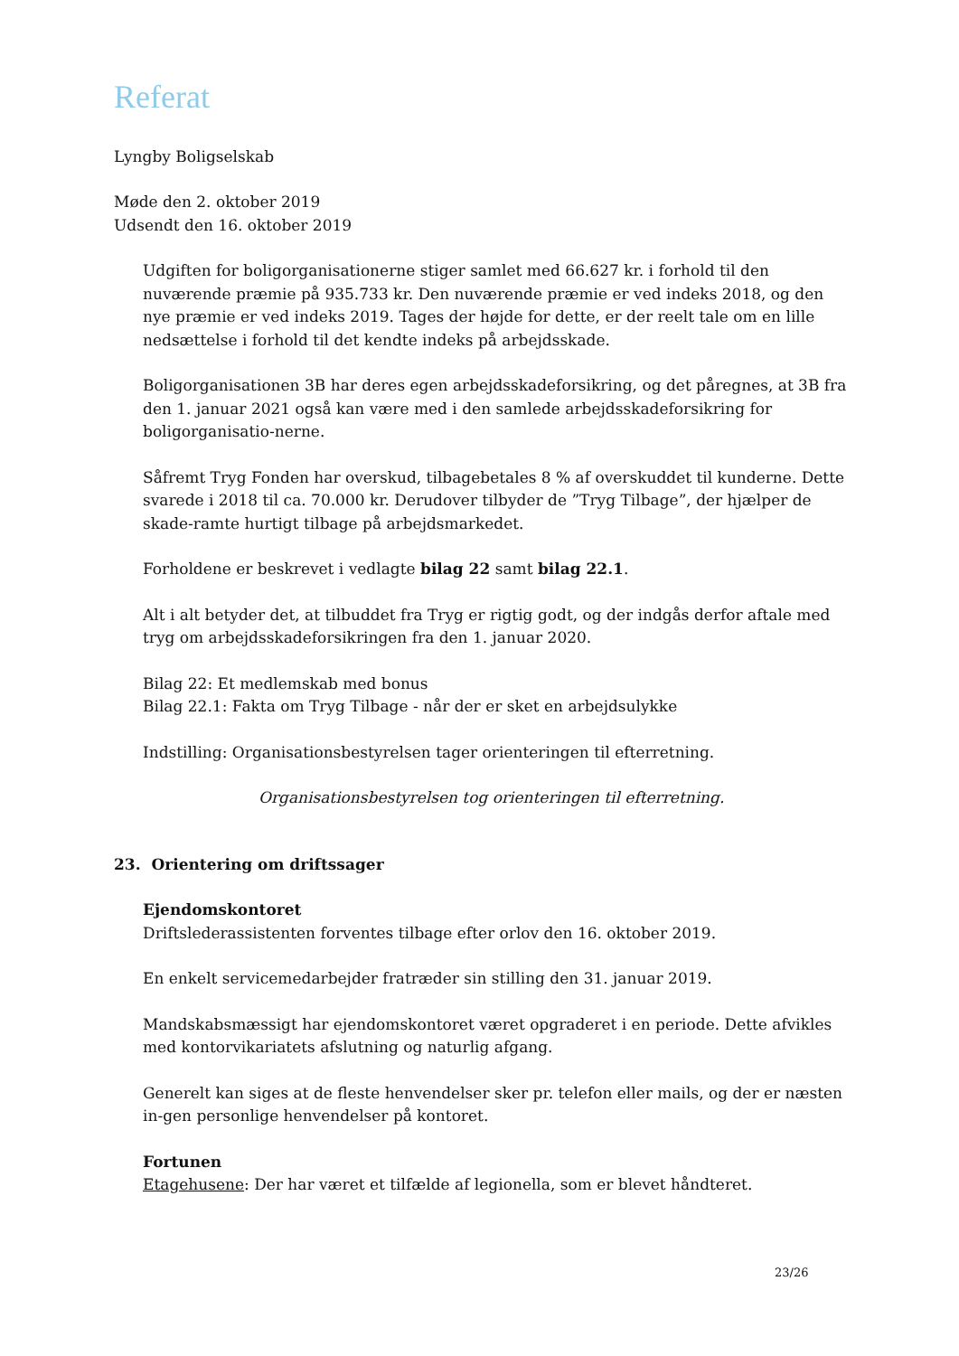Referat
Lyngby Boligselskab
Møde den 2. oktober 2019
Udsendt den 16. oktober 2019
Udgiften for boligorganisationerne stiger samlet med 66.627 kr. i forhold til den nuværende præmie på 935.733 kr. Den nuværende præmie er ved indeks 2018, og den nye præmie er ved indeks 2019. Tages der højde for dette, er der reelt tale om en lille nedsættelse i forhold til det kendte indeks på arbejdsskade.
Boligorganisationen 3B har deres egen arbejdsskadeforsikring, og det påregnes, at 3B fra den 1. januar 2021 også kan være med i den samlede arbejdsskadeforsikring for boligorganisatio-nerne.
Såfremt Tryg Fonden har overskud, tilbagebetales 8 % af overskuddet til kunderne. Dette svarede i 2018 til ca. 70.000 kr. Derudover tilbyder de ”Tryg Tilbage”, der hjælper de skade-ramte hurtigt tilbage på arbejdsmarkedet.
Forholdene er beskrevet i vedlagte bilag 22 samt bilag 22.1.
Alt i alt betyder det, at tilbuddet fra Tryg er rigtig godt, og der indgås derfor aftale med tryg om arbejdsskadeforsikringen fra den 1. januar 2020.
Bilag 22: Et medlemskab med bonus
Bilag 22.1: Fakta om Tryg Tilbage - når der er sket en arbejdsulykke
Indstilling: Organisationsbestyrelsen tager orienteringen til efterretning.
Organisationsbestyrelsen tog orienteringen til efterretning.
23. Orientering om driftssager
Ejendomskontoret
Driftslederassistenten forventes tilbage efter orlov den 16. oktober 2019.
En enkelt servicemedarbejder fratræder sin stilling den 31. januar 2019.
Mandskabsmæssigt har ejendomskontoret været opgraderet i en periode. Dette afvikles med kontorvikariatets afslutning og naturlig afgang.
Generelt kan siges at de fleste henvendelser sker pr. telefon eller mails, og der er næsten in-gen personlige henvendelser på kontoret.
Fortunen
Etagehusene: Der har været et tilfælde af legionella, som er blevet håndteret.
23/26